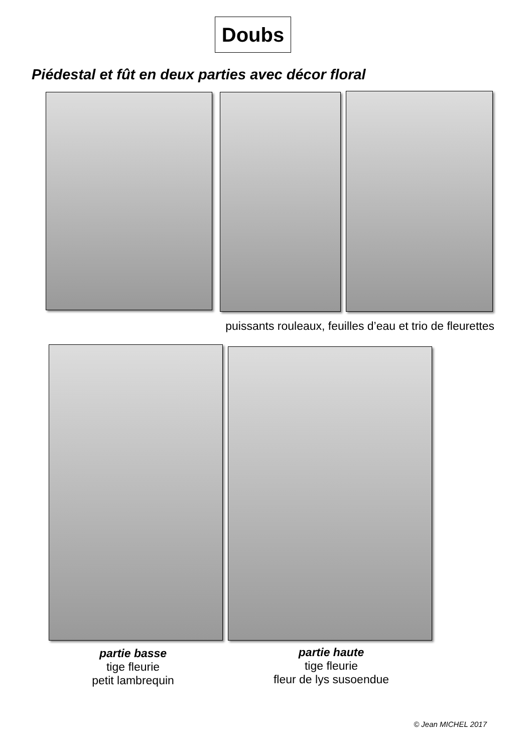Doubs
Piédestal et fût en deux parties avec décor floral
puissants rouleaux, feuilles d’eau et trio de fleurettes
partie basse
tige fleurie
petit lambrequin
partie haute
tige fleurie
fleur de lys susoendue
© Jean MICHEL 2017